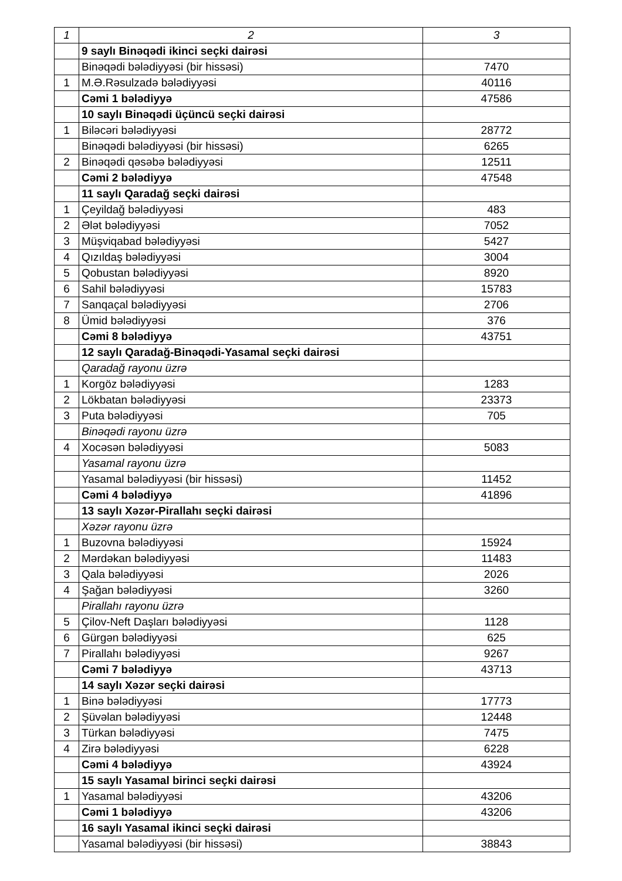| 1 | 2 | 3 |
| --- | --- | --- |
| | 9 saylı Binəqədi ikinci seçki dairəsi | |
| | Binəqədi bələdiyyəsi (bir hissəsi) | 7470 |
| 1 | M.Ə.Rəsulzadə bələdiyyəsi | 40116 |
| | Cəmi 1 bələdiyyə | 47586 |
| | 10 saylı Binəqədi üçüncü seçki dairəsi | |
| 1 | Biləcəri bələdiyyəsi | 28772 |
| | Binəqədi bələdiyyəsi (bir hissəsi) | 6265 |
| 2 | Binəqədi qəsəbə bələdiyyəsi | 12511 |
| | Cəmi 2 bələdiyyə | 47548 |
| | 11 saylı Qaradağ seçki dairəsi | |
| 1 | Çeyildağ bələdiyyəsi | 483 |
| 2 | Ələt bələdiyyəsi | 7052 |
| 3 | Müşviqabad bələdiyyəsi | 5427 |
| 4 | Qızıldaş bələdiyyəsi | 3004 |
| 5 | Qobustan bələdiyyəsi | 8920 |
| 6 | Sahil bələdiyyəsi | 15783 |
| 7 | Sanqaçal bələdiyyəsi | 2706 |
| 8 | Ümid bələdiyyəsi | 376 |
| | Cəmi 8 bələdiyyə | 43751 |
| | 12 saylı Qaradağ-Binəqədi-Yasamal seçki dairəsi | |
| | Qaradağ rayonu üzrə | |
| 1 | Korgöz bələdiyyəsi | 1283 |
| 2 | Lökbatan bələdiyyəsi | 23373 |
| 3 | Puta bələdiyyəsi | 705 |
| | Binəqədi rayonu üzrə | |
| 4 | Xocəsən bələdiyyəsi | 5083 |
| | Yasamal rayonu üzrə | |
| | Yasamal bələdiyyəsi (bir hissəsi) | 11452 |
| | Cəmi 4 bələdiyyə | 41896 |
| | 13 saylı Xəzər-Pirallahı seçki dairəsi | |
| | Xəzər rayonu üzrə | |
| 1 | Buzovna bələdiyyəsi | 15924 |
| 2 | Mərdəkan bələdiyyəsi | 11483 |
| 3 | Qala bələdiyyəsi | 2026 |
| 4 | Şağan bələdiyyəsi | 3260 |
| | Pirallahı rayonu üzrə | |
| 5 | Çilov-Neft Daşları bələdiyyəsi | 1128 |
| 6 | Gürgən bələdiyyəsi | 625 |
| 7 | Pirallahı bələdiyyəsi | 9267 |
| | Cəmi 7 bələdiyyə | 43713 |
| | 14 saylı Xəzər seçki dairəsi | |
| 1 | Binə bələdiyyəsi | 17773 |
| 2 | Şüvəlan bələdiyyəsi | 12448 |
| 3 | Türkan bələdiyyəsi | 7475 |
| 4 | Zirə bələdiyyəsi | 6228 |
| | Cəmi 4 bələdiyyə | 43924 |
| | 15 saylı Yasamal birinci seçki dairəsi | |
| 1 | Yasamal bələdiyyəsi | 43206 |
| | Cəmi 1 bələdiyyə | 43206 |
| | 16 saylı Yasamal ikinci seçki dairəsi | |
| | Yasamal bələdiyyəsi (bir hissəsi) | 38843 |